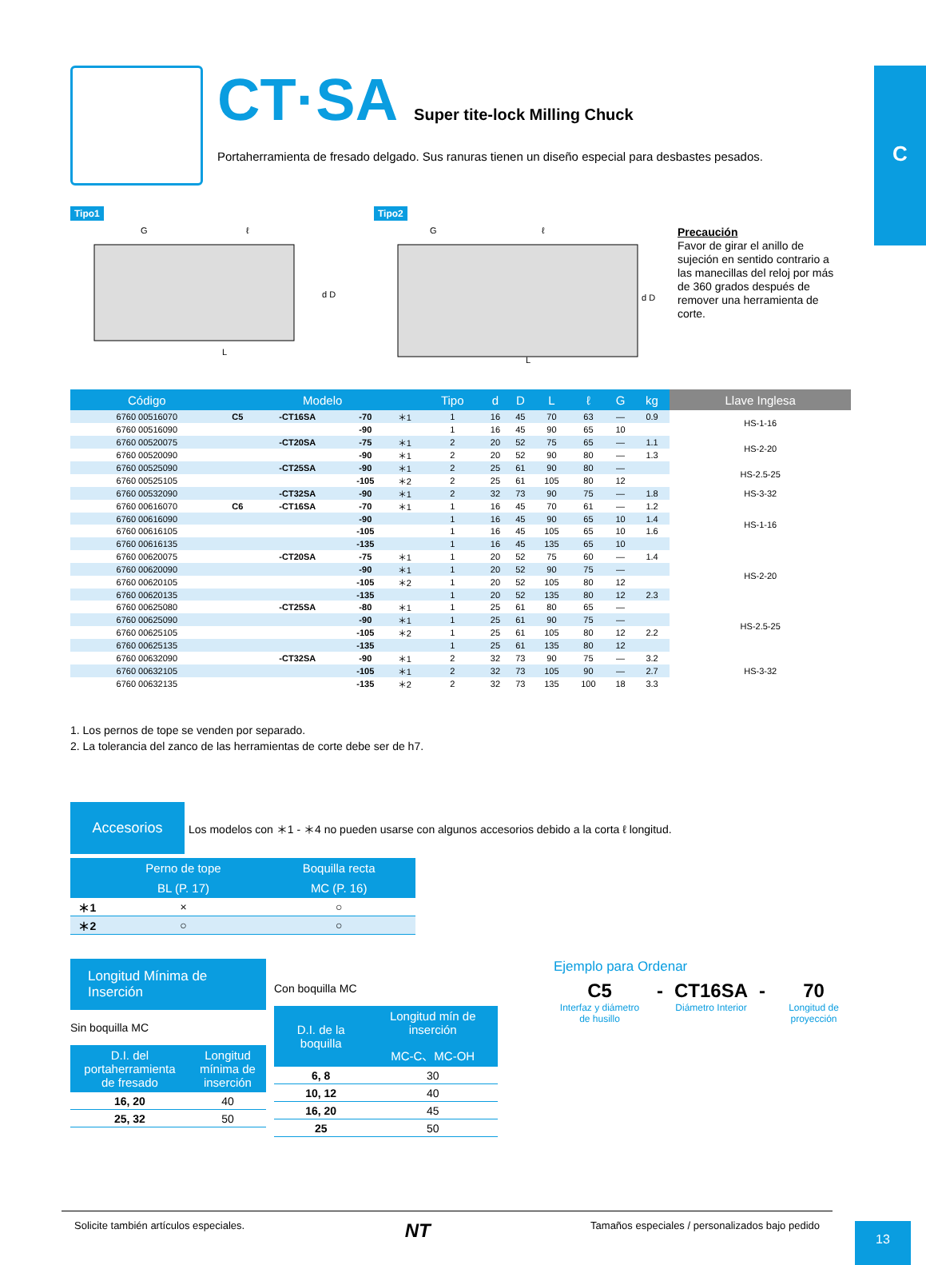C
CT·SA
Super tite-lock Milling Chuck
Portaherramienta de fresado delgado. Sus ranuras tienen un diseño especial para desbastes pesados.
Tipo1
G
ℓ
d D
L
Tipo2
G
ℓ
d D
L
Precaución
Favor de girar el anillo de sujeción en sentido contrario a las manecillas del reloj por más de 360 grados después de remover una herramienta de corte.
| Código | Modelo | | | | Tipo | d | D | L | ℓ | G | kg | Llave Inglesa |
| --- | --- | --- | --- | --- | --- | --- | --- | --- | --- | --- | --- | --- |
| 6760 00516070 | C5 | -CT16SA | -70 | ＊1 | 1 | 16 | 45 | 70 | 63 | — | 0.9 | HS-1-16 |
| 6760 00516090 | | | -90 | | 1 | 16 | 45 | 90 | 65 | 10 | | |
| 6760 00520075 | | -CT20SA | -75 | ＊1 | 2 | 20 | 52 | 75 | 65 | — | 1.1 | HS-2-20 |
| 6760 00520090 | | | -90 | ＊1 | 2 | 20 | 52 | 90 | 80 | — | 1.3 | |
| 6760 00525090 | | -CT25SA | -90 | ＊1 | 2 | 25 | 61 | 90 | 80 | — | | HS-2.5-25 |
| 6760 00525105 | | | -105 | ＊2 | 2 | 25 | 61 | 105 | 80 | 12 | | |
| 6760 00532090 | | -CT32SA | -90 | ＊1 | 2 | 32 | 73 | 90 | 75 | — | 1.8 | HS-3-32 |
| 6760 00616070 | C6 | -CT16SA | -70 | ＊1 | 1 | 16 | 45 | 70 | 61 | — | 1.2 | HS-1-16 |
| 6760 00616090 | | | -90 | | 1 | 16 | 45 | 90 | 65 | 10 | 1.4 | |
| 6760 00616105 | | | -105 | | 1 | 16 | 45 | 105 | 65 | 10 | 1.6 | |
| 6760 00616135 | | | -135 | | 1 | 16 | 45 | 135 | 65 | 10 | | |
| 6760 00620075 | | -CT20SA | -75 | ＊1 | 1 | 20 | 52 | 75 | 60 | — | 1.4 | HS-2-20 |
| 6760 00620090 | | | -90 | ＊1 | 1 | 20 | 52 | 90 | 75 | — | | |
| 6760 00620105 | | | -105 | ＊2 | 1 | 20 | 52 | 105 | 80 | 12 | | |
| 6760 00620135 | | | -135 | | 1 | 20 | 52 | 135 | 80 | 12 | 2.3 | |
| 6760 00625080 | | -CT25SA | -80 | ＊1 | 1 | 25 | 61 | 80 | 65 | — | | HS-2.5-25 |
| 6760 00625090 | | | -90 | ＊1 | 1 | 25 | 61 | 90 | 75 | — | | |
| 6760 00625105 | | | -105 | ＊2 | 1 | 25 | 61 | 105 | 80 | 12 | 2.2 | |
| 6760 00625135 | | | -135 | | 1 | 25 | 61 | 135 | 80 | 12 | | |
| 6760 00632090 | | -CT32SA | -90 | ＊1 | 2 | 32 | 73 | 90 | 75 | — | 3.2 | HS-3-32 |
| 6760 00632105 | | | -105 | ＊1 | 2 | 32 | 73 | 105 | 90 | — | 2.7 | |
| 6760 00632135 | | | -135 | ＊2 | 2 | 32 | 73 | 135 | 100 | 18 | 3.3 | |
1. Los pernos de tope se venden por separado.
2. La tolerancia del zanco de las herramientas de corte debe ser de h7.
Accesorios
Los modelos con ＊1 - ＊4 no pueden usarse con algunos accesorios debido a la corta ℓ longitud.
| | Perno de tope | Boquilla recta |
| --- | --- | --- |
| | BL (P. 17) | MC (P. 16) |
| ＊1 | × | ○ |
| ＊2 | ○ | ○ |
Longitud Mínima de Inserción
Sin boquilla MC
| D.I. del portaherramienta de fresado | Longitud mínima de inserción |
| --- | --- |
| 16, 20 | 40 |
| 25, 32 | 50 |
Con boquilla MC
| D.I. de la boquilla | Longitud mín de inserción |
| --- | --- |
| | MC-C、MC-OH |
| 6, 8 | 30 |
| 10, 12 | 40 |
| 16, 20 | 45 |
| 25 | 50 |
Ejemplo para Ordenar
C5
Interfaz y diámetro de husillo
- CT16SA
Diámetro Interior
- 70
Longitud de proyección
Solicite también artículos especiales. NT Tamaños especiales / personalizados bajo pedido
13